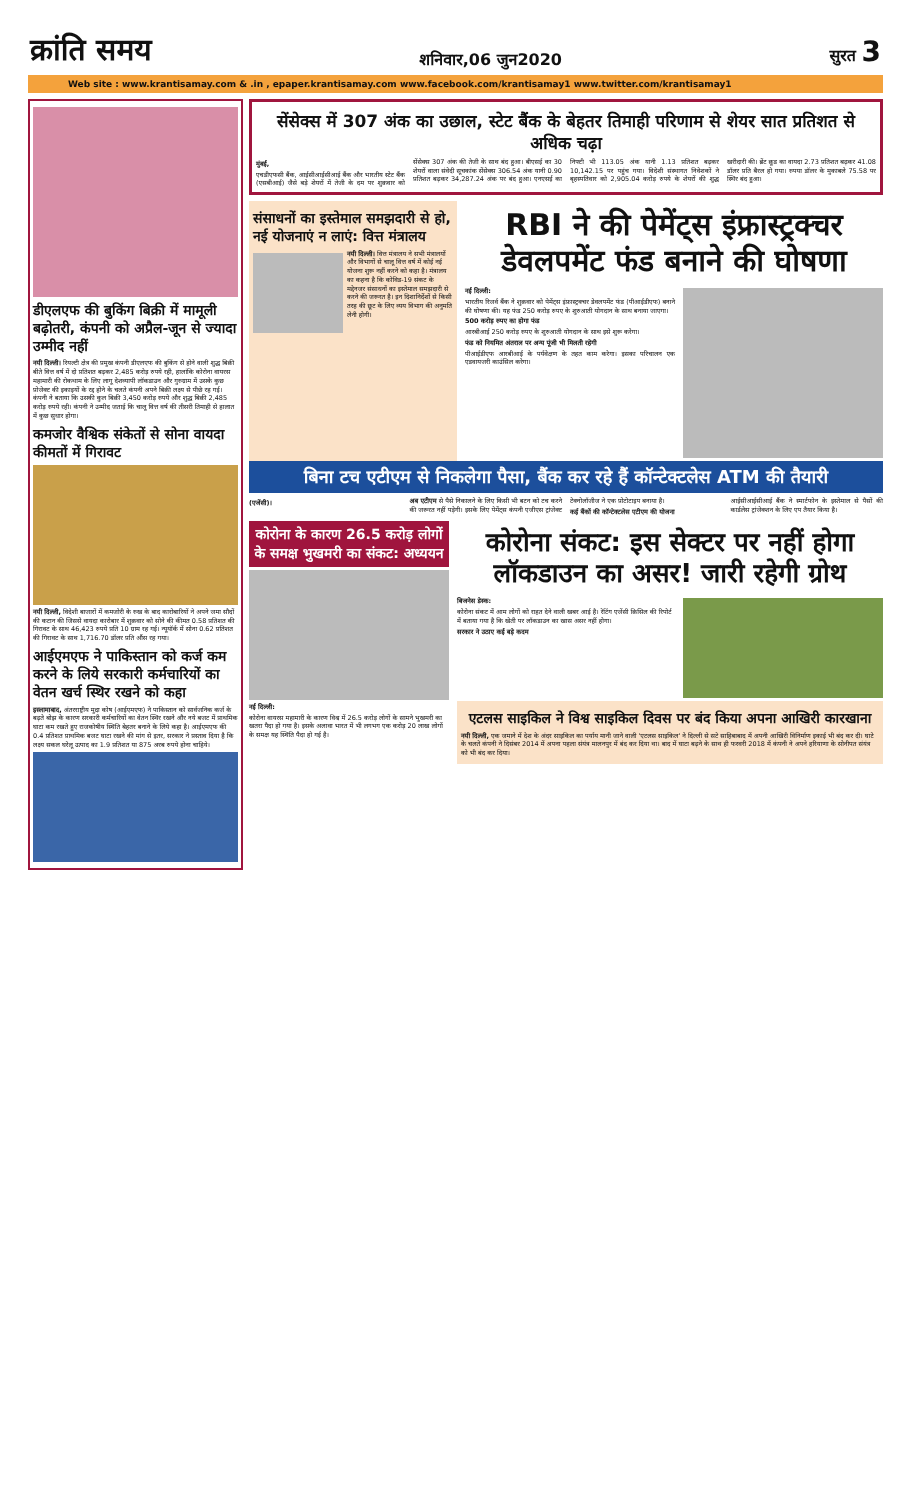क्रांति समय शनिवार,06 जुन2020 सुरत 3
Web site : www.krantisamay.com & .in , epaper.krantisamay.com www.facebook.com/krantisamay1 www.twitter.com/krantisamay1
डीएलएफ की बुकिंग बिक्री में मामूली बढ़ोतरी, कंपनी को अप्रैल-जून से ज्यादा उम्मीद नहीं
नयी दिल्ली। रियल्टी क्षेत्र की प्रमुख कंपनी डीएलएफ की बुकिंग से होने वाली शुद्ध बिक्री बीते वित्त वर्ष में दो प्रतिशत बढ़कर 2,485 करोड़ रुपये रही, हालांकि कोरोना वायरस महामारी की रोकथाम के लिए लागू देशव्यापी लॉकडाउन और गुरुग्राम में उसके कुछ प्रोजेक्ट की इकाइयों के रद्द होने के चलते कंपनी अपने बिक्री लक्ष्य से पीछे रह गई। कंपनी ने बताया कि उसकी कुल बिक्री 3,450 करोड़ रुपये और शुद्ध बिक्री 2,485 करोड़ रुपये रही। कंपनी ने उम्मीद जताई कि चालू वित्त वर्ष की तीसरी तिमाही से हालात में कुछ सुधार होगा।
कमजोर वैश्विक संकेतों से सोना वायदा कीमतों में गिरावट
नयी दिल्ली, विदेशी बाजारों में कमजोरी के रुख के बाद कारोबारियों ने अपने जमा सौदों की कटान की जिससे वायदा कारोबार में शुक्रवार को सोने की कीमत 0.58 प्रतिशत की गिरावट के साथ 46,423 रुपये प्रति 10 ग्राम रह गई। न्यूयॉर्क में सोना 0.62 प्रतिशत की गिरावट के साथ 1,716.70 डॉलर प्रति औंस रह गया।
आईएमएफ ने पाकिस्तान को कर्ज कम करने के लिये सरकारी कर्मचारियों का वेतन खर्च स्थिर रखने को कहा
इस्लामाबाद, अंतरराष्ट्रीय मुद्रा कोष (आईएमएफ) ने पाकिस्तान को सार्वजनिक कर्ज के बढ़ते बोझ के कारण सरकारी कर्मचारियों का वेतन स्थिर रखने और नये बजट में प्राथमिक घाटा कम रखते हुए राजकोषीय स्थिति बेहतर बनाने के लिये कहा है। आईएमएफ की 0.4 प्रतिशत प्राथमिक बजट घाटा रखने की मांग से इतर, सरकार ने प्रस्ताव दिया है कि लक्ष्य सकल घरेलू उत्पाद का 1.9 प्रतिशत या 875 अरब रुपये होना चाहिये।
सेंसेक्स में 307 अंक का उछाल, स्टेट बैंक के बेहतर तिमाही परिणाम से शेयर सात प्रतिशत से अधिक चढ़ा
मुंबई,
एचडीएफसी बैंक, आईसीआईसीआई बैंक और भारतीय स्टेट बैंक (एसबीआई) जैसे बड़े शेयरों में तेजी के दम पर शुक्रवार को सेंसेक्स 307 अंक की तेजी के साथ बंद हुआ। बीएसई का 30 शेयरों वाला संवेदी सूचकांक सेंसेक्स 306.54 अंक यानी 0.90 प्रतिशत बढ़कर 34,287.24 अंक पर बंद हुआ। एनएसई का निफ्टी भी 113.05 अंक यानी 1.13 प्रतिशत बढ़कर 10,142.15 पर पहुंच गया। विदेशी संस्थागत निवेशकों ने बृहस्पतिवार को 2,905.04 करोड़ रुपये के शेयरों की शुद्ध खरीदारी की। ब्रेंट क्रूड का वायदा 2.73 प्रतिशत बढ़कर 41.08 डॉलर प्रति बैरल हो गया। रुपया डॉलर के मुकाबले 75.58 पर स्थिर बंद हुआ।
संसाधनों का इस्तेमाल समझदारी से हो, नई योजनाएं न लाएं: वित्त मंत्रालय
नयी दिल्ली। वित्त मंत्रालय ने सभी मंत्रालयों और विभागों से चालू वित्त वर्ष में कोई नई योजना शुरू नहीं करने को कहा है। मंत्रालय का कहना है कि कोविड-19 संकट के मद्देनजर संसाधनों का इस्तेमाल समझदारी से करने की जरूरत है। इन दिशानिर्देशों से किसी तरह की छूट के लिए व्यय विभाग की अनुमति लेनी होगी।
RBI ने की पेमेंट्स इंफ्रास्ट्रक्चर डेवलपमेंट फंड बनाने की घोषणा
नई दिल्ली:
भारतीय रिजर्व बैंक ने शुक्रवार को पेमेंट्स इंफ्रास्ट्रक्चर डेवलपमेंट फंड (पीआईडीएफ) बनाने की घोषणा की। यह फंड 250 करोड़ रुपए के शुरुआती योगदान के साथ बनाया जाएगा।
500 करोड़ रुपए का होगा फंड
आरबीआई 250 करोड़ रुपए के शुरुआती योगदान के साथ इसे शुरू करेगा।
फंड को नियमित अंतराल पर अन्य पूंजी भी मिलती रहेगी
पीआईडीएफ आरबीआई के पर्यवेक्षण के तहत काम करेगा। इसका परिचालन एक एडवायजरी काउंसिल करेगा।
बिना टच एटीएम से निकलेगा पैसा, बैंक कर रहे हैं कॉन्टेक्टलेस ATM की तैयारी
(एजेंसी)।
अब एटीएम से पैसे निकालने के लिए किसी भी बटन को टच करने की जरूरत नहीं पड़ेगी। इसके लिए पेमेंट्स कंपनी एजीएस ट्रांजेक्ट टेक्नोलॉजीज ने एक प्रोटोटाइप बनाया है।
कई बैंकों की कॉन्टेक्टलेस एटीएम की योजना
आईसीआईसीआई बैंक ने स्मार्टफोन के इस्तेमाल से पैसों की कार्डलेस ट्रांजेक्शन के लिए एप तैयार किया है।
कोरोना के कारण 26.5 करोड़ लोगों के समक्ष भुखमरी का संकट: अध्ययन
नई दिल्ली:
कोरोना वायरस महामारी के कारण विश्व में 26.5 करोड़ लोगों के सामने भुखमरी का खतरा पैदा हो गया है। इसके अलावा भारत में भी लगभग एक करोड़ 20 लाख लोगों के समक्ष यह स्थिति पैदा हो गई है।
कोरोना संकट: इस सेक्टर पर नहीं होगा लॉकडाउन का असर! जारी रहेगी ग्रोथ
बिजनेस डेस्क:
कोरोना संकट में आम लोगों को राहत देने वाली खबर आई है। रेटिंग एजेंसी क्रिसिल की रिपोर्ट में बताया गया है कि खेती पर लॉकडाउन का खास असर नहीं होगा।
सरकार ने उठाए कई बड़े कदम
एटलस साइकिल ने विश्व साइकिल दिवस पर बंद किया अपना आखिरी कारखाना
नयी दिल्ली, एक जमाने में देश के अंदर साइकिल का पर्याय मानी जाने वाली 'एटलस साइकिल' ने दिल्ली से सटे साहिबाबाद में अपनी आखिरी विनिर्माण इकाई भी बंद कर दी। घाटे के चलते कंपनी ने दिसंबर 2014 में अपना पहला संयंत्र मालनपुर में बंद कर दिया था। बाद में घाटा बढ़ने के साथ ही फरवरी 2018 में कंपनी ने अपने हरियाणा के सोनीपत संयंत्र को भी बंद कर दिया।